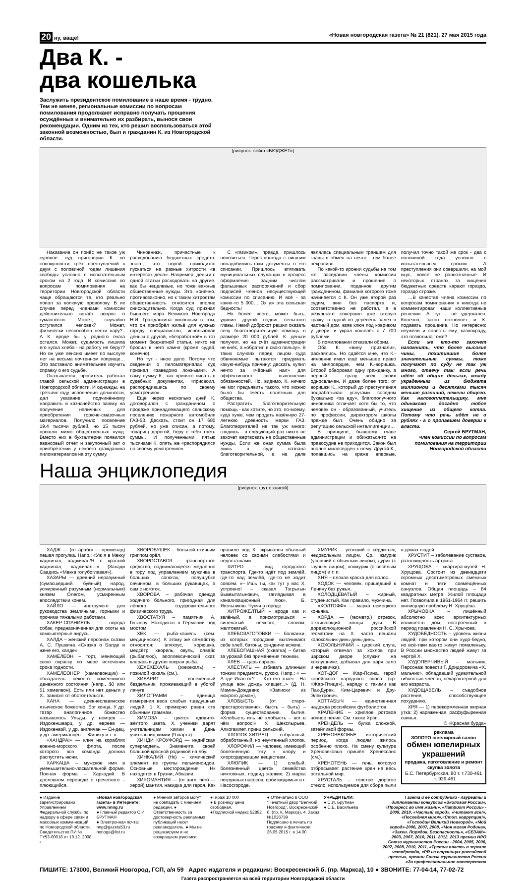20 ну, ваще! «Новая новгородская газета» № 21 (821). 27 мая 2015 года
Два К. -
два кошелька
Заслужить президентское помилование в наше время - трудно. Тем не менее, региональные комиссии по вопросам помилования продолжают исправно получать прошения осуждённых и внимательно их разбирать, вынося свои рекомендации. Одним из тех, кто решил воспользоваться этой законной возможностью, был и гражданин К. из Новгородской области.
[рисунок: сейф «БЮДЖЕТ»]
Наказание он понёс не такое уж суровое: суд приговорил К. по совокупности трёх преступлений к двум с половиной годам лишения свободы условно с испытательным сроком на 2 года. В комиссию по вопросам помилования на территории Новгородской области чаще обращаются те, кто реально попал за колючую проволоку. В их случае перед членами комиссии действительно встаёт вопрос о гуманности. Может, случайно оступился человек? Может, физически неспособен нести кару?.. А К. вроде бы у родного очага остался. Может, судимость лишила его куска хлеба - на работу не берут? Но он уже пенсию имеет по выслуге лет на весьма почтенном поприще… Это заставило внимательнее изучить справку о его судьбе.
Оказывается, проситель работал главой сельской администрации в Новгородской области. И однажды, на третьем году исполнения должности, дал указание подчинённому направить в казначейство заявку на получение наличных для приобретения горюче-смазочных материалов. Получило поселение 19,4 тысячи рублей, но 15 тысяч прошли мимо общественных нужд. Вместо них в бухгалтерии появился авансовый отчёт и закупочный акт о приобретении у некоего гражданина пиломатериалов на эту сумму.
Чиновники, причастные к расходованию бюджетных средств, знают, что порой приходится пускаться на разные хитрости «в интересах дела». Например, деньги с одной статьи расходовать на другие, как бы нецелевые, но тоже важные общественные нужды. Это, конечно, противозаконно, но к таким хитростям общественность относится вполне снисходительно. Когда суд признал бывшего мэра Великого Новгорода Н.И. Гражданкина виновным в том, что он приобрёл жильё для нужных городу специалистов, использовав деньги с другой, «безработной» в тот момент бюджетной статьи, никто не бросил в него камня (кроме судей, конечно).
Но тут - иное дело. Потому что сведения о пиломатериалах суд признал «заведомо ложными». А саму сумму К., как принято писать в судебных документах, «присвоил, распорядившись по своему усмотрению».
Ещё через несколько дней К. договорился с гражданином о продаже принадлежащего сельскому поселению пожарного автомобиля ГАЗ-53. Дескать, стоит он 17 680 рублей, но уже списан, а потому, товарищ дорогой, беру с тебя треть суммы. И полученными пятью тысячами К. опять же «распорядился по своему усмотрению».
С «газиком», правда, пришлось повозиться. Через полгода с лишним понадобились-таки документы о его списании. Пришлось втягивать муниципальных служащих в процесс оформления задним числом фальшивых распоряжений и сбор подписей членов несуществующей комиссии по списанию. И всё - за каких-то 5 000… Ох уж эта сельская бедность!
Но более всего, может быть, удивил другой подвиг сельского главы. Некий доброхот решил оказать селу благотворительную помощь в размере 20 000 рублей. К. деньги получил, но на счёт администрации не внёс, а «обратил в свою пользу». В таких случаях перед лицом суда обвиняемые пытаются придумать какую-нибудь причину: дескать, купил нечто за «чёрный нал» для эффективного выполнения обязанностей. Но, видимо, К. ничего не мог предъявить такого, что можно было бы счесть полезным для общества.
Растратить благотворительную помощь - как хотите, но это, по-моему, куда хуже, чем продать казённую 27-летнюю древность марки ГАЗ. Благотворителей не так уж много; глядишь - в следующий раз никто не захочет жертвовать на общественные нужды. Если же оная сумма была лишь в суде названа благотворительной, а на деле являлась специальным траншем для главы в обмен на нечто - тем более некрасиво.
По какой-то иронии судьбы на том же заседании члены комиссии рассматривали и прошение о помиловании, поданное другим гражданином, фамилия которого тоже начинается с К. Он уже второй раз судим, жил без паспорта и, соответственно не работал, а в результате совершил уже вторую кражу: в одной из деревень залез в частный дом, взяв ключ под ковриком у двери, и украл кошелёк с 7 700 рублями.
В помиловании отказали обоим.
Оба К. «вину признали», раскаялись. Но сдаётся мне, что К.-чиновник имел ещё меньшее право на милосердие, чем К.-воришка. Второй обворовал одну гражданку, а первый - сразу всех своих односельчан. И даже более того: от воришки К., который до преступления подрабатывал услугами соседям буквально «за еду», благополучного чиновника отличает хотя бы то, что человек он - образованный, учитель по профессии, директором школы прежде был. Очень обидно за репутацию сельской интеллигенции…
В принципе, бывшему главе администрации и обижаться-то на правосудие не приходится. Закон был вполне милосерден к нему. Другой К., попавшись на краже впервые, получил точно такой же срок - два с половиной года условно с испытательным сроком. А преступления они совершили, на мой вкус, вовсе не равнозначные. В некоторых странах за хищения бюджетных средств карают гораздо, гораздо строже.
…В качестве члена комиссии по вопросам помилования я никогда не комментировал наши коллективные решения. А тут - не удержался. Конечно, закон позволяет и К. подавать прошение. Но интересно: неужели и совесть ему, казнокраду, это позволила тоже?
Если же кто-то захочет напомнить, что более высокие чины, похитившие более значительные суммы, тоже получают по суду не так уж много, отвечу так: если речь идёт об общих деньгах, между украденным из бюджета миллионом и десятками тысяч меньше различий, нежели общего. Как налогоплательщику, мне одинаково досадно любое хищение из общего котла. Потому что речь идёт не о рублях - а о пропавшем доверии к власти.
Сергей БРУТМАН,
член комиссии по вопросам помилования на территории Новгородской области
Наша энциклопедия
[рисунок: шут с книгой]
ХАДЖ — (от арабск.— променад) пешая прогулка. Напр.: «Уж я в Мекку хадживал, хадживал/Я с краской хадживал, хадживал...» (Захади Саадись «Мекка голубоглавая»).
ХАЗАРЫ — древний неразумный (сумасшедший, буйный) народ, усмиренный разумным (нормальным) князем Олегом, усмиренным впоследствии конем.
ХАЙЛО — инструмент для руководства земляными, горными и прочими тяжелыми работами.
ХАКЕР-СПАНИЕЛЬ – порода собак, предназначенная для охоты на компьютерные вирусы.
ХАЛДА – женский персонаж сказки А. С. Пушкина «Сказка о Балде и жене его, халде».
ХАМЕЛЕОН – торт, меняющий свою окраску по мере истечения срока годности.
ХАМЕЛЕОНЕР (хамелеонщик) – обладатель некоего изменчивого денежного состояния (напр., $0 или $1 хамелеон). Есть или нет деньги у Х., зависит от обстоятельств.
ХАНА — древнеславянское языческое божество. Бог конца. У др. татар аналогичное божество называлось Ульды, у немцев — Издохеншварц, у др. евреев — Издохенвэй, у др. англичан — Ен-дец, у др. американцев — Финиту и т. п.
«ХАНДРА!» — клич на кораблях военно-морского флота, после которого вся команда должна распустить нюни.
ХАРКАША – мужское имя в уменьшительно-ласкательной форме. Полная форма – Харкадий. В дословном переводе с греческого – плюющийся.
ХВОРОБУШЕК – больной птичьим гриппом орёл.
ХВОРОСТАВОЗ – транспортное средство, поднимающееся медленно в гору под управлением мужичка в больших сапогах, полушубке овчинном, в больших рукавицах, а сам с ноготок.
ХВОРОБА – рабочая одежда ходячего больного, пригодная для лёгкого оздоровительного физического труда.
ХВОСТАТУЯ – памятник А. Гитлеру. Находится в Германии под мостом.
ХЕК — рыба-кашель (сем. медицинских). К этому же семейству относятся: апчхоус, корюшка, медсётр, хворель, овуль, олвейс (рыбаплюс), апоплексический скат, клерась и другая хворая рыба.
ХЕХЕХЕХАЛЬ (эхехехаль) – пожилой хахаль (см.).
ХИБАРИТ – изнеженный бездельник, проживающий в убогой лачуге.
ХИЛОГРАММ – единица измерения веса слабых тщедушных людей. 1 Х. примерно равен ста обычным граммам.
ХИМОЗА – цветок ядовито-жёлтого цвета. Х. ученики дарят учительницам химии в День учительниц химии (9 марта).
ХИНДИ КРОУФОРД — индийская супермодель. Знаменита своей большой красной родинкой на лбу.
ХИНКАЛИЙ (Нк) – химический элемент из группы пельменоидов. Основные месторождения Нк находятся в Грузии, Абхазии.
ХИРОМАНТИЯ — (от англ. hero —херой) мантия, накидка для героя. Как правило под Х. скрывался обычный человек со своими слабостями и недостатками.
ХИТРО – вид городского транспорта. Где-то идёт под землёй, где-то над землёй, где-то не ходит совсем. «– Ишь ты, как тут у вас Х. устроено! – сказал Тэгрыгын Выквытагынович, заглядывая в канализационный люк». Б. Ягельников. Чукчи в городе.
ХИТРОЖЁЛТЫЙ – вроде как и зелёный, а присмотришься – синеватый немного, словом, желтоватый.
ХЛЕБОЗАГОТОВКИ — болванки, из которых городские вытачивают себе хлеб, батоны, сэндвичи всякие.
ХЛЕБОПАШНАЯ (схватка) – битва за урожай без применения техники.
ХЛЕВ — царь сараев.
ХЛЕСТАТЬ — избивать длинным тонким предметом, рукою. Напр.: « — А где Иван-от? — Кто его знает... На улице вон дождь хлещет...» (Д. Н. Мамин-Дождевик «Записки из мокрого дома»),
ХЛОБЫСТЬ (от старо-престарославянск. бысть – быть) – форма существования, бытия. «Хлобысть иль не хлобысть – вот в чём вопрос!» У. Шекспырьев. Алкогамлет, принц сельский.
ХЛОПОК-ХИТРЕЦ – собранный, обработанный, но неучтенный хлопок.
ХЛОРОФИЛ — человек, имеющий болезненную тягу к хлору и хлорсодержащим веществам.
ХЛЮПИК — 1) слабый, болезненный цветок семейства ничтожных, подвид жалких; 2) марка погружных насосов, производимых в г. Насосгороде.
ХМУРИК – усопший с сердитым, недовольным лицом. Ср.: жмурик (усопший с обычным лицом), дурик (с глупым лицом), хохмурик (с весёлым лицом) и т. п.
ХНЯ – плохая краска для волос.
ХОДОК — человек, пришедший к Ленину без ружья..
ХОЛОДЦЕВАТЫЙ – жирный, студенистый. Как правило, мужчина.
«ХОЛТОФФ» — марка немецкого коньяка.
ХОРДА — (геометр.) отрезок, стягивающий концы дуги. В дореволюционной российской геометрии на Х. часто вешали колокольчик-динь-динь-динь.
ХОХОЛЬНИЧИЙ – царский слуга, который отвечал за хохлов при царском дворе (служил на хохлушнике, добывал для царя сало и черевички).
ХОТ-ДОГ — Жар-Псина, герой корейского народного эпоса (ср. «Жар-Птица»), наряду с такими как Пак-Дурак, Ким-Царевич и Дэу-Электронич.
ХОТТАБЫЧ — единственная надежда российских футболистов.
ХРАПЕНИЕ – хриплое ротовое ночное пение. См. также Хрэп.
ХРЕНДЕЛЬ — булка сложной, затейливой формы.
ХРЕНОВЕКОВЬЕ – исторический период, когда людям жилось особенно плохо. На смену культуре Хреновековья пришёл Хренессанс (см.).
ХРЕНОТЕНЬ — тень, которую отбрасывает растение хрен на весь остальной мир.
ХРУСТАЛЬ – толстое дорогое стекло, используемое для сбора пыли в домах людей.
ХРУСТИТ – заболевание суставов, разновидность артрита.
ХРУЩОБА – квартира-музей Н. Хрущова. Состоит из двенадцати огромных десятиметровых смежных комнат и пяти совмещённых санузлов. Общая площадь – 84 квадратных метра. Жилой площади нет. Позволила в 1961-1964 гг. решить жилищную проблему Н. Хрущёва.
ХРЫЧОВКА – лишённый абсолютно всех архитектурных излишеств дом, построенный в период правления Н. С. Хрычова.
ХУДОБЕДНОСТЬ – уровень жизни людей, при котором они худо-бедно, но всё-таки как-то живут помаленьку. В России множество людей живут за чертой Х.
ХУДОПЕРЧИВЫЙ – мальчик. Персонаж повести Г. Дридоровича «Х. мальчик», обладавший удивительной гибкостью членов, нехарактерной для его возраста.
ХУДОЩАВЕЛЬ – съедобное растение, способствующее похуданию.
ХРЯ — 1) перекормленная жирная утка; 2) наряженная, расфуфыренная свинья.
© «Красная бурда»
реклама
ЗОЛОТО ювелирный салон
обмен ювелирных украшений
продажа, изготовление и ремонт
скупка золота
Б.С. Петербургская. 80 т. т.730-461 , т. 929-461
● Издание зарегистрировано Управлением Федеральной службы по надзору в сфере связи и массовых коммуникаций по Новгородской области. Свидетельство ПИ № ТУ53-00018 от 19.12. 2008 г.
«Новая новгородская газета» в Интернете: www.nnng.ru
● Главный редактор С.И. БРУТМАН
● Электронная почта: nng@gazeta53.ru nonoga@list.ru
● Мнения авторов могут не совпадать с мнением редакции. ● Ответственность за достоверность рекламных публикаций несет рекламодатель. ● Мы не рецензируем и не возвращаем рукописи
●Тираж 10 000
● В розницу цена свободная.
●Подписной индекс 52892
● Отпечатано в ООО "Печатный двор "Великий Новгород", Воскресенский б. (пр. К. Маркса), 4. Заказ №1026739
Подписано в печать по графику и фактически 26.05.2015 г. в 14.00
УЧРЕДИТЕЛИ:
● С.И. Брутман
● С.Е. Васильева
Газета и её сотрудники - лауреаты и дипломанты конкурсов «Экология России», «Прогресс во имя жизни», «Патриот России» - 2009, 2010, «Чистый город», «Читают все!», «Последняя миля»,«Стоп, коррупция!», «Господин Великий Новгород», «Мой город»-2006, 2007, 2008, «Моя малая Родина», «Закон. Порядок. Безопасность», «СЕЗАМ»- 2003, 2007, 2010, 2011, 2012, 2013 премии НРО Союза журналистов России - 2004, 2005, 2006, 2007, 2008, 2010, 2011, «Третья власть в зеркале четвёртой», «PR на страницах российской прессы», премии Союза журналистов России «За профессиональное мастерство»
ПИШИТЕ: 173000, Великий Новгород, ГСП, а/я 59 Адрес издателя и редакции: Воскресенский б. (пр. Маркса), 10 ● ЗВОНИТЕ: 77-04-14, 77-02-72
Газета распространяется на всей территории Новгородской области